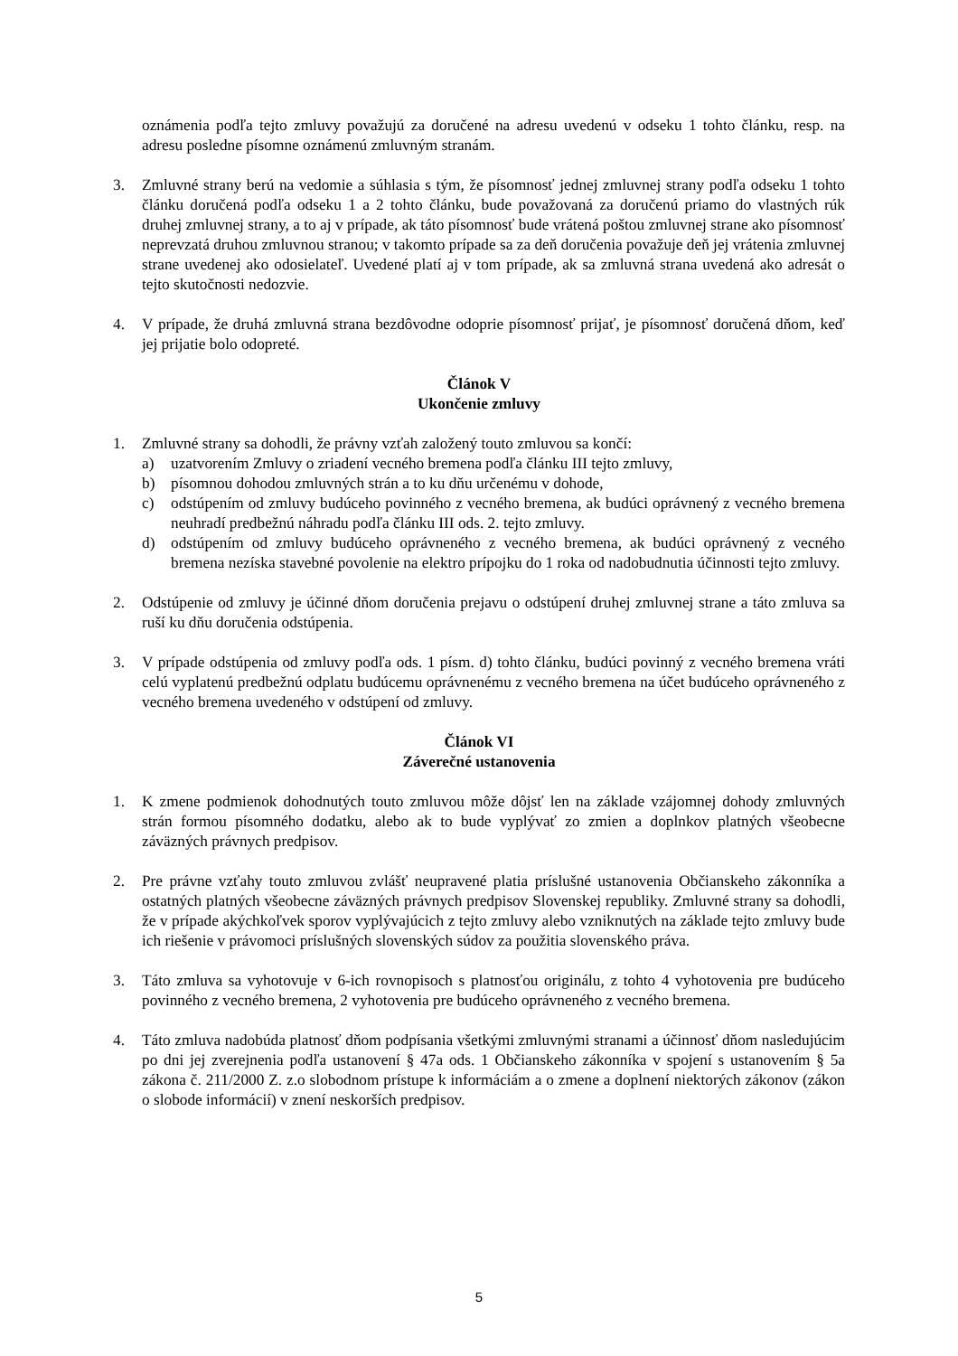oznámenia podľa tejto zmluvy považujú za doručené na adresu uvedenú v odseku 1 tohto článku, resp. na adresu posledne písomne oznámenú zmluvným stranám.
3. Zmluvné strany berú na vedomie a súhlasia s tým, že písomnosť jednej zmluvnej strany podľa odseku 1 tohto článku doručená podľa odseku 1 a 2 tohto článku, bude považovaná za doručenú priamo do vlastných rúk druhej zmluvnej strany, a to aj v prípade, ak táto písomnosť bude vrátená poštou zmluvnej strane ako písomnosť neprevzatá druhou zmluvnou stranou; v takomto prípade sa za deň doručenia považuje deň jej vrátenia zmluvnej strane uvedenej ako odosielateľ. Uvedené platí aj v tom prípade, ak sa zmluvná strana uvedená ako adresát o tejto skutočnosti nedozvie.
4. V prípade, že druhá zmluvná strana bezdôvodne odoprie písomnosť prijať, je písomnosť doručená dňom, keď jej prijatie bolo odopreté.
Článok V
Ukončenie zmluvy
1. Zmluvné strany sa dohodli, že právny vzťah založený touto zmluvou sa končí:
a) uzatvorením Zmluvy o zriadení vecného bremena podľa článku III tejto zmluvy,
b) písomnou dohodou zmluvných strán a to ku dňu určenému v dohode,
c) odstúpením od zmluvy budúceho povinného z vecného bremena, ak budúci oprávnený z vecného bremena neuhradí predbežnú náhradu podľa článku III ods. 2. tejto zmluvy.
d) odstúpením od zmluvy budúceho oprávneného z vecného bremena, ak budúci oprávnený z vecného bremena nezíska stavebné povolenie na elektro prípojku do 1 roka od nadobudnutia účinnosti tejto zmluvy.
2. Odstúpenie od zmluvy je účinné dňom doručenia prejavu o odstúpení druhej zmluvnej strane a táto zmluva sa ruší ku dňu doručenia odstúpenia.
3. V prípade odstúpenia od zmluvy podľa ods. 1 písm. d) tohto článku, budúci povinný z vecného bremena vráti celú vyplatenú predbežnú odplatu budúcemu oprávnenému z vecného bremena na účet budúceho oprávneného z vecného bremena uvedeného v odstúpení od zmluvy.
Článok VI
Záverečné ustanovenia
1. K zmene podmienok dohodnutých touto zmluvou môže dôjsť len na základe vzájomnej dohody zmluvných strán formou písomného dodatku, alebo ak to bude vyplývať zo zmien a doplnkov platných všeobecne záväzných právnych predpisov.
2. Pre právne vzťahy touto zmluvou zvlášť neupravené platia príslušné ustanovenia Občianskeho zákonníka a ostatných platných všeobecne záväzných právnych predpisov Slovenskej republiky. Zmluvné strany sa dohodli, že v prípade akýchkoľvek sporov vyplývajúcich z tejto zmluvy alebo vzniknutých na základe tejto zmluvy bude ich riešenie v právomoci príslušných slovenských súdov za použitia slovenského práva.
3. Táto zmluva sa vyhotovuje v 6-ich rovnopisoch s platnosťou originálu, z tohto 4 vyhotovenia pre budúceho povinného z vecného bremena, 2 vyhotovenia pre budúceho oprávneného z vecného bremena.
4. Táto zmluva nadobúda platnosť dňom podpísania všetkými zmluvnými stranami a účinnosť dňom nasledujúcim po dni jej zverejnenia podľa ustanovení § 47a ods. 1 Občianskeho zákonníka v spojení s ustanovením § 5a zákona č. 211/2000 Z. z.o slobodnom prístupe k informáciám a o zmene a doplnení niektorých zákonov (zákon o slobode informácií) v znení neskorších predpisov.
5